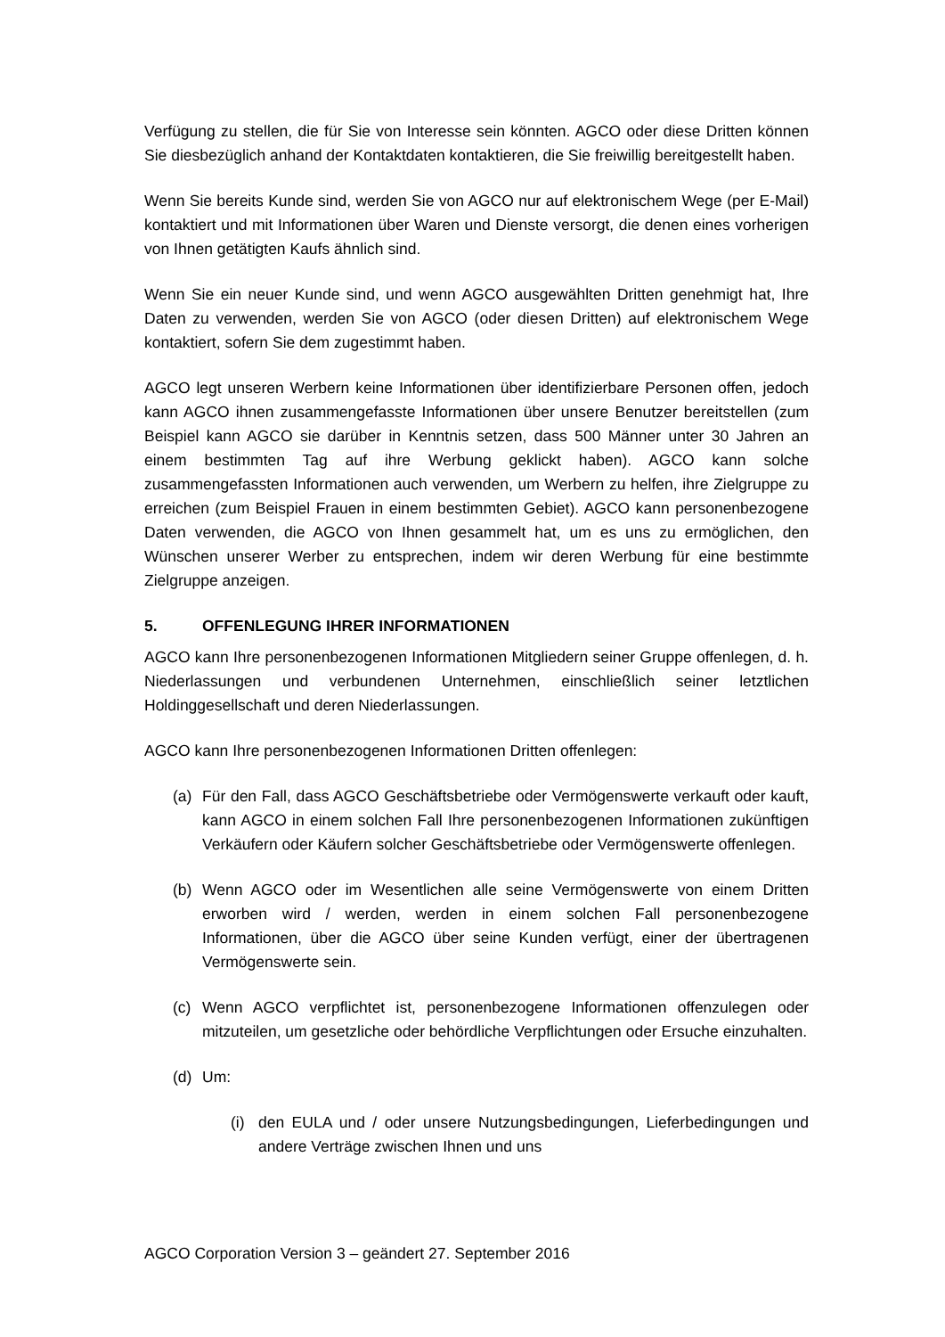Verfügung zu stellen, die für Sie von Interesse sein könnten. AGCO oder diese Dritten können Sie diesbezüglich anhand der Kontaktdaten kontaktieren, die Sie freiwillig bereitgestellt haben.
Wenn Sie bereits Kunde sind, werden Sie von AGCO nur auf elektronischem Wege (per E-Mail) kontaktiert und mit Informationen über Waren und Dienste versorgt, die denen eines vorherigen von Ihnen getätigten Kaufs ähnlich sind.
Wenn Sie ein neuer Kunde sind, und wenn AGCO ausgewählten Dritten genehmigt hat, Ihre Daten zu verwenden, werden Sie von AGCO (oder diesen Dritten) auf elektronischem Wege kontaktiert, sofern Sie dem zugestimmt haben.
AGCO legt unseren Werbern keine Informationen über identifizierbare Personen offen, jedoch kann AGCO ihnen zusammengefasste Informationen über unsere Benutzer bereitstellen (zum Beispiel kann AGCO sie darüber in Kenntnis setzen, dass 500 Männer unter 30 Jahren an einem bestimmten Tag auf ihre Werbung geklickt haben). AGCO kann solche zusammengefassten Informationen auch verwenden, um Werbern zu helfen, ihre Zielgruppe zu erreichen (zum Beispiel Frauen in einem bestimmten Gebiet). AGCO kann personenbezogene Daten verwenden, die AGCO von Ihnen gesammelt hat, um es uns zu ermöglichen, den Wünschen unserer Werber zu entsprechen, indem wir deren Werbung für eine bestimmte Zielgruppe anzeigen.
5. OFFENLEGUNG IHRER INFORMATIONEN
AGCO kann Ihre personenbezogenen Informationen Mitgliedern seiner Gruppe offenlegen, d. h. Niederlassungen und verbundenen Unternehmen, einschließlich seiner letztlichen Holdinggesellschaft und deren Niederlassungen.
AGCO kann Ihre personenbezogenen Informationen Dritten offenlegen:
(a) Für den Fall, dass AGCO Geschäftsbetriebe oder Vermögenswerte verkauft oder kauft, kann AGCO in einem solchen Fall Ihre personenbezogenen Informationen zukünftigen Verkäufern oder Käufern solcher Geschäftsbetriebe oder Vermögenswerte offenlegen.
(b) Wenn AGCO oder im Wesentlichen alle seine Vermögenswerte von einem Dritten erworben wird / werden, werden in einem solchen Fall personenbezogene Informationen, über die AGCO über seine Kunden verfügt, einer der übertragenen Vermögenswerte sein.
(c) Wenn AGCO verpflichtet ist, personenbezogene Informationen offenzulegen oder mitzuteilen, um gesetzliche oder behördliche Verpflichtungen oder Ersuche einzuhalten.
(d) Um:
(i)
den EULA und / oder unsere Nutzungsbedingungen, Lieferbedingungen und andere Verträge zwischen Ihnen und uns
AGCO Corporation Version 3 – geändert 27. September 2016